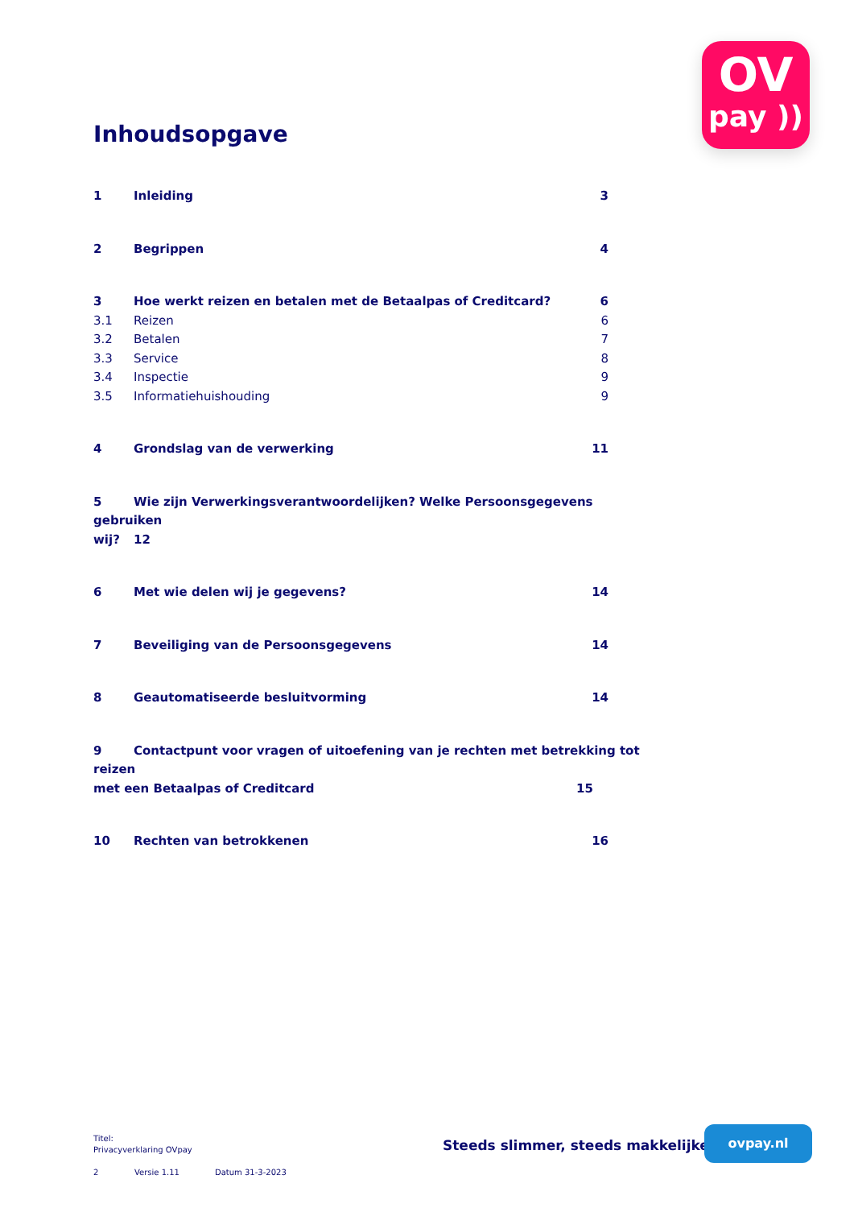OV
pay ))
Inhoudsopgave
1 Inleiding 3
2 Begrippen 4
3 Hoe werkt reizen en betalen met de Betaalpas of Creditcard? 6
3.1 Reizen 6
3.2 Betalen 7
3.3 Service 8
3.4 Inspectie 9
3.5 Informatiehuishouding 9
4 Grondslag van de verwerking 11
5 Wie zijn Verwerkingsverantwoordelijken? Welke Persoonsgegevens gebruiken
wij? 12
6 Met wie delen wij je gegevens? 14
7 Beveiliging van de Persoonsgegevens 14
8 Geautomatiseerde besluitvorming 14
9 Contactpunt voor vragen of uitoefening van je rechten met betrekking tot reizen
met een Betaalpas of Creditcard 15
10 Rechten van betrokkenen 16
Titel:
Privacyverklaring OVpay
2 Versie 1.11 Datum 31-3-2023
Steeds slimmer, steeds makkelijker
ovpay.nl